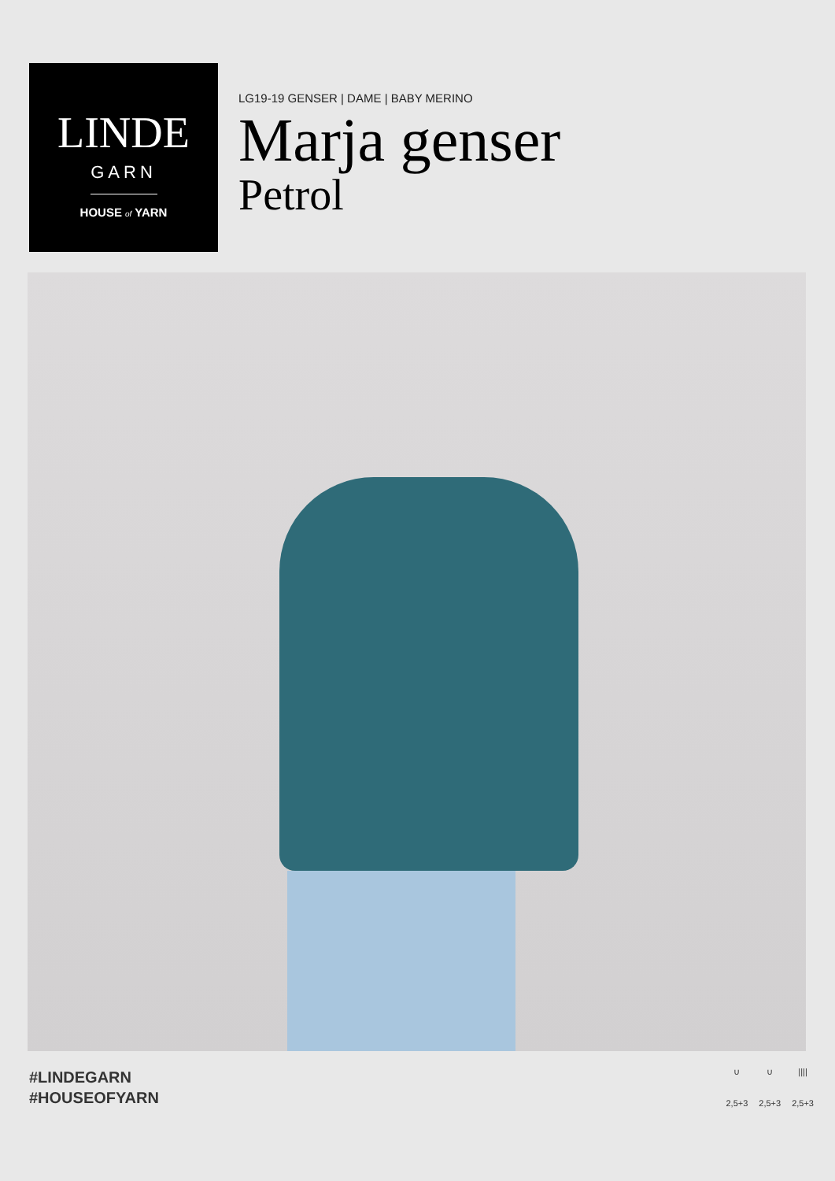LINDE
GARN
HOUSE of YARN
LG19-19 GENSER | DAME | BABY MERINO
Marja genser
Petrol
#LINDEGARN
#HOUSEOFYARN
∪
2,5+3
∪
2,5+3
||||
2,5+3